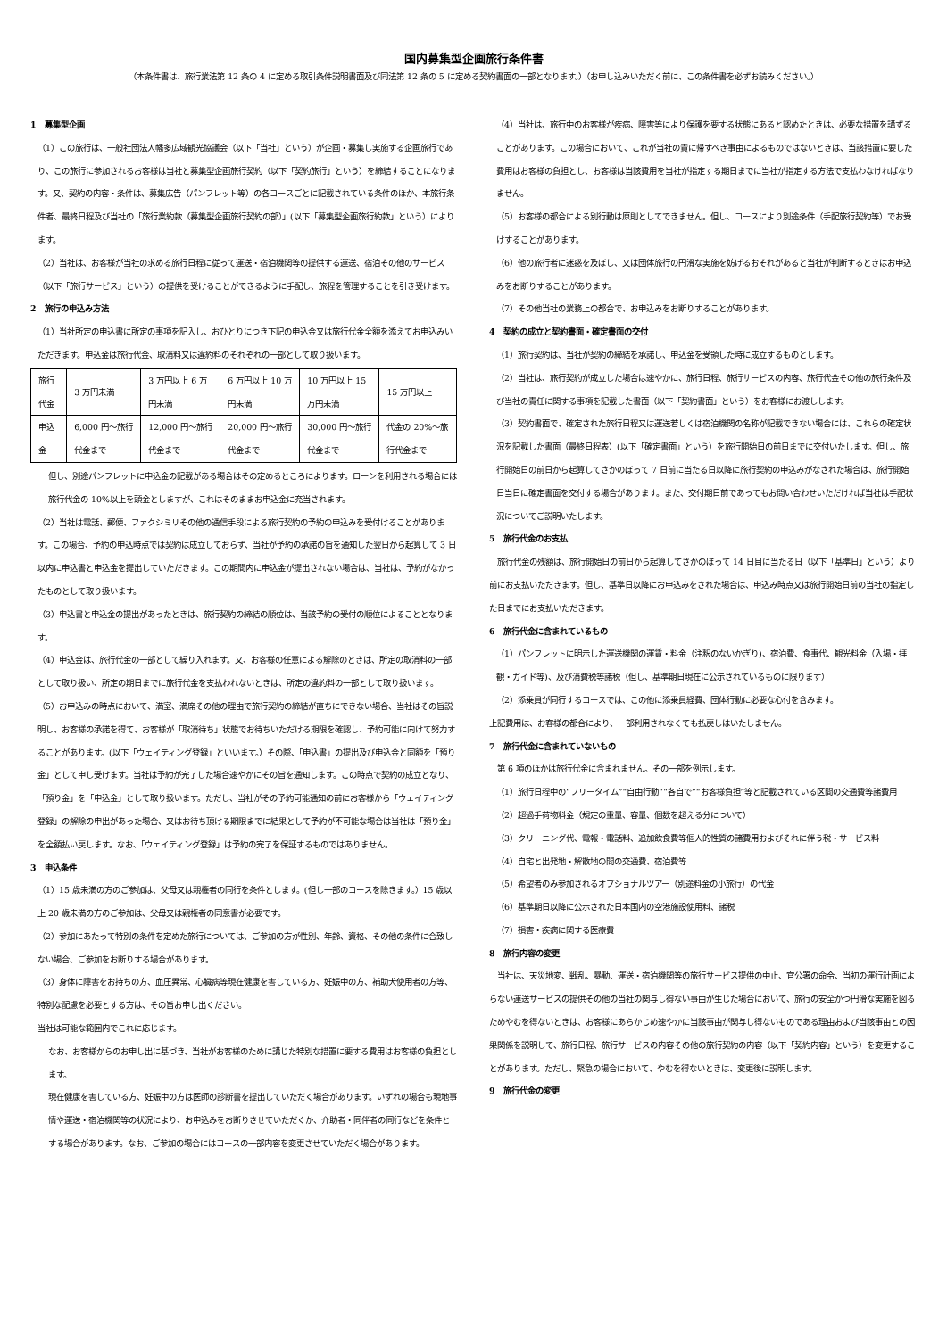国内募集型企画旅行条件書
（本条件書は、旅行業法第 12 条の 4 に定める取引条件説明書面及び同法第 12 条の 5 に定める契約書面の一部となります。）（お申し込みいただく前に、この条件書を必ずお読みください。）
1　募集型企画
（1）この旅行は、一般社団法人幡多広域観光協議会（以下「当社」という）が企画・募集し実施する企画旅行であり、この旅行に参加されるお客様は当社と募集型企画旅行契約（以下「契約旅行」という）を締結することになります。又、契約の内容・条件は、募集広告（パンフレット等）の各コースごとに記載されている条件のほか、本旅行条件者、最終日程及び当社の「旅行業約款（募集型企画旅行契約の部）」(以下「募集型企画旅行約款」という）によります。
（2）当社は、お客様が当社の求める旅行日程に従って運送・宿泊機関等の提供する運送、宿泊その他のサービス（以下「旅行サービス」という）の提供を受けることができるように手配し、旅程を管理することを引き受けます。
2　旅行の申込み方法
（1）当社所定の申込書に所定の事項を記入し、おひとりにつき下記の申込金又は旅行代金全額を添えてお申込みいただきます。申込金は旅行代金、取消料又は違約料のそれぞれの一部として取り扱います。
| 旅行代金 | 3 万円未満 | 3 万円以上 6 万円未満 | 6 万円以上 10 万円未満 | 10 万円以上 15 万円未満 | 15 万円以上 |
| 申込金 | 6,000 円～旅行代金まで | 12,000 円～旅行代金まで | 20,000 円～旅行代金まで | 30,000 円～旅行代金まで | 代金の 20%～旅行代金まで |
但し、別途パンフレットに申込金の記載がある場合はその定めるところによります。ローンを利用される場合には旅行代金の 10%以上を頭金としますが、これはそのままお申込金に充当されます。
（2）当社は電話、郵便、ファクシミリその他の通信手段による旅行契約の予約の申込みを受付けることがあります。この場合、予約の申込時点では契約は成立しておらず、当社が予約の承諾の旨を通知した翌日から起算して 3 日以内に申込書と申込金を提出していただきます。この期間内に申込金が提出されない場合は、当社は、予約がなかったものとして取り扱います。
（3）申込書と申込金の提出があったときは、旅行契約の締結の順位は、当該予約の受付の順位によることとなります。
（4）申込金は、旅行代金の一部として繰り入れます。又、お客様の任意による解除のときは、所定の取消料の一部として取り扱い、所定の期日までに旅行代金を支払われないときは、所定の違約料の一部として取り扱います。
（5）お申込みの時点において、満室、満席その他の理由で旅行契約の締結が直ちにできない場合、当社はその旨説明し、お客様の承諾を得て、お客様が「取消待ち」状態でお待ちいただける期限を確認し、予約可能に向けて努力することがあります。(以下「ウェイティング登録」といいます。）その際、「申込書」の提出及び申込金と同額を「預り金」として申し受けます。当社は予約が完了した場合速やかにその旨を通知します。この時点で契約の成立となり、「預り金」を「申込金」として取り扱います。ただし、当社がその予約可能通知の前にお客様から「ウェイティング登録」の解除の申出があった場合、又はお待ち頂ける期限までに結果として予約が不可能な場合は当社は「預り金」を全額払い戻します。なお、「ウェイティング登録」は予約の完了を保証するものではありません。
3　申込条件
（1）15 歳未満の方のご参加は、父母又は親権者の同行を条件とします。(但し一部のコースを除きます。）15 歳以上 20 歳未満の方のご参加は、父母又は親権者の同意書が必要です。
（2）参加にあたって特別の条件を定めた旅行については、ご参加の方が性別、年齢、資格、その他の条件に合致しない場合、ご参加をお断りする場合があります。
（3）身体に障害をお持ちの方、血圧異常、心臓病等現在健康を害している方、妊娠中の方、補助犬使用者の方等、特別な配慮を必要とする方は、その旨お申し出ください。
当社は可能な範囲内でこれに応じます。
なお、お客様からのお申し出に基づき、当社がお客様のために講じた特別な措置に要する費用はお客様の負担とします。
現在健康を害している方、妊娠中の方は医師の診断書を提出していただく場合があります。いずれの場合も現地事情や運送・宿泊機関等の状況により、お申込みをお断りさせていただくか、介助者・同伴者の同行などを条件とする場合があります。なお、ご参加の場合にはコースの一部内容を変更させていただく場合があります。
（4）当社は、旅行中のお客様が疾病、障害等により保護を要する状態にあると認めたときは、必要な措置を講ずることがあります。この場合において、これが当社の責に帰すべき事由によるものではないときは、当該措置に要した費用はお客様の負担とし、お客様は当該費用を当社が指定する期日までに当社が指定する方法で支払わなければなりません。
（5）お客様の都合による別行動は原則としてできません。但し、コースにより別途条件（手配旅行契約等）でお受けすることがあります。
（6）他の旅行者に迷惑を及ぼし、又は団体旅行の円滑な実施を妨げるおそれがあると当社が判断するときはお申込みをお断りすることがあります。
（7）その他当社の業務上の都合で、お申込みをお断りすることがあります。
4　契約の成立と契約書面・確定書面の交付
（1）旅行契約は、当社が契約の締結を承諾し、申込金を受領した時に成立するものとします。
（2）当社は、旅行契約が成立した場合は速やかに、旅行日程、旅行サービスの内容、旅行代金その他の旅行条件及び当社の責任に関する事項を記載した書面（以下「契約書面」という）をお客様にお渡しします。
（3）契約書面で、確定された旅行日程又は運送若しくは宿泊機関の名称が記載できない場合には、これらの確定状況を記載した書面（最終日程表）(以下「確定書面」という）を旅行開始日の前日までに交付いたします。但し、旅行開始日の前日から起算してさかのぼって 7 日前に当たる日以降に旅行契約の申込みがなされた場合は、旅行開始日当日に確定書面を交付する場合があります。また、交付期日前であってもお問い合わせいただければ当社は手配状況についてご説明いたします。
5　旅行代金のお支払
　旅行代金の残額は、旅行開始日の前日から起算してさかのぼって 14 日目に当たる日（以下「基準日」という）より前にお支払いただきます。但し、基準日以降にお申込みをされた場合は、申込み時点又は旅行開始日前の当社の指定した日までにお支払いただきます。
6　旅行代金に含まれているもの
（1）パンフレットに明示した運送機関の運賃・料金（注釈のないかぎり)、宿泊費、食事代、観光料金（入場・拝観・ガイド等)、及び消費税等諸税（但し、基準期日現在に公示されているものに限ります）
（2）添乗員が同行するコースでは、この他に添乗員経費、団体行動に必要な心付を含みます。
上記費用は、お客様の都合により、一部利用されなくても払戻しはいたしません。
7　旅行代金に含まれていないもの
　第 6 項のほかは旅行代金に含まれません。その一部を例示します。
（1）旅行日程中の“フリータイム”“自由行動”“各自で”“お客様負担”等と記載されている区間の交通費等諸費用
（2）超過手荷物料金（規定の重量、容量、個数を超える分について）
（3）クリーニング代、電報・電話料、追加飲食費等個人的性質の諸費用およびそれに伴う税・サービス料
（4）自宅と出発地・解散地の間の交通費、宿泊費等
（5）希望者のみ参加されるオプショナルツアー（別途料金の小旅行）の代金
（6）基準期日以降に公示された日本国内の空港施設使用料、諸税
（7）損害・疾病に関する医療費
8　旅行内容の変更
　当社は、天災地変、戦乱、暴動、運送・宿泊機関等の旅行サービス提供の中止、官公署の命令、当初の運行計画によらない運送サービスの提供その他の当社の関与し得ない事由が生じた場合において、旅行の安全かつ円滑な実施を図るためやむを得ないときは、お客様にあらかじめ速やかに当該事由が関与し得ないものである理由および当該事由との因果関係を説明して、旅行日程、旅行サービスの内容その他の旅行契約の内容（以下「契約内容」という）を変更することがあります。ただし、緊急の場合において、やむを得ないときは、変更後に説明します。
9　旅行代金の変更